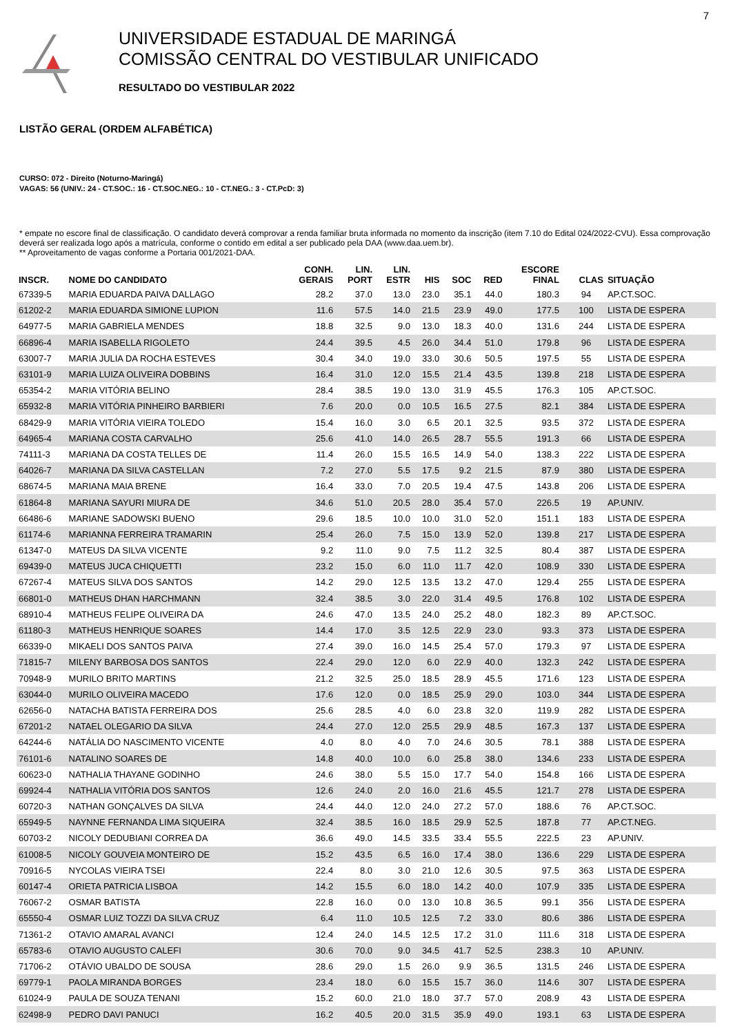7
UNIVERSIDADE ESTADUAL DE MARINGÁ
COMISSÃO CENTRAL DO VESTIBULAR UNIFICADO
RESULTADO DO VESTIBULAR 2022
LISTÃO GERAL (ORDEM ALFABÉTICA)
CURSO: 072 - Direito (Noturno-Maringá)
VAGAS: 56 (UNIV.: 24 - CT.SOC.: 16 - CT.SOC.NEG.: 10 - CT.NEG.: 3 - CT.PcD: 3)
* empate no escore final de classificação. O candidato deverá comprovar a renda familiar bruta informada no momento da inscrição (item 7.10 do Edital 024/2022-CVU). Essa comprovação deverá ser realizada logo após a matrícula, conforme o contido em edital a ser publicado pela DAA (www.daa.uem.br).
** Aproveitamento de vagas conforme a Portaria 001/2021-DAA.
| INSCR. | NOME DO CANDIDATO | CONH. GERAIS | LIN. PORT | LIN. ESTR | HIS | SOC | RED | ESCORE FINAL | | CLAS | SITUAÇÃO |
| --- | --- | --- | --- | --- | --- | --- | --- | --- | --- | --- | --- |
| 67339-5 | MARIA EDUARDA PAIVA DALLAGO | 28.2 | 37.0 | 13.0 | 23.0 | 35.1 | 44.0 | 180.3 | | 94 | AP.CT.SOC. |
| 61202-2 | MARIA EDUARDA SIMIONE LUPION | 11.6 | 57.5 | 14.0 | 21.5 | 23.9 | 49.0 | 177.5 | | 100 | LISTA DE ESPERA |
| 64977-5 | MARIA GABRIELA MENDES | 18.8 | 32.5 | 9.0 | 13.0 | 18.3 | 40.0 | 131.6 | | 244 | LISTA DE ESPERA |
| 66896-4 | MARIA ISABELLA RIGOLETO | 24.4 | 39.5 | 4.5 | 26.0 | 34.4 | 51.0 | 179.8 | | 96 | LISTA DE ESPERA |
| 63007-7 | MARIA JULIA DA ROCHA ESTEVES | 30.4 | 34.0 | 19.0 | 33.0 | 30.6 | 50.5 | 197.5 | | 55 | LISTA DE ESPERA |
| 63101-9 | MARIA LUIZA OLIVEIRA DOBBINS | 16.4 | 31.0 | 12.0 | 15.5 | 21.4 | 43.5 | 139.8 | | 218 | LISTA DE ESPERA |
| 65354-2 | MARIA VITÓRIA BELINO | 28.4 | 38.5 | 19.0 | 13.0 | 31.9 | 45.5 | 176.3 | | 105 | AP.CT.SOC. |
| 65932-8 | MARIA VITÓRIA PINHEIRO BARBIERI | 7.6 | 20.0 | 0.0 | 10.5 | 16.5 | 27.5 | 82.1 | | 384 | LISTA DE ESPERA |
| 68429-9 | MARIA VITÓRIA VIEIRA TOLEDO | 15.4 | 16.0 | 3.0 | 6.5 | 20.1 | 32.5 | 93.5 | | 372 | LISTA DE ESPERA |
| 64965-4 | MARIANA COSTA CARVALHO | 25.6 | 41.0 | 14.0 | 26.5 | 28.7 | 55.5 | 191.3 | | 66 | LISTA DE ESPERA |
| 74111-3 | MARIANA DA COSTA TELLES DE | 11.4 | 26.0 | 15.5 | 16.5 | 14.9 | 54.0 | 138.3 | | 222 | LISTA DE ESPERA |
| 64026-7 | MARIANA DA SILVA CASTELLAN | 7.2 | 27.0 | 5.5 | 17.5 | 9.2 | 21.5 | 87.9 | | 380 | LISTA DE ESPERA |
| 68674-5 | MARIANA MAIA BRENE | 16.4 | 33.0 | 7.0 | 20.5 | 19.4 | 47.5 | 143.8 | | 206 | LISTA DE ESPERA |
| 61864-8 | MARIANA SAYURI MIURA DE | 34.6 | 51.0 | 20.5 | 28.0 | 35.4 | 57.0 | 226.5 | | 19 | AP.UNIV. |
| 66486-6 | MARIANE SADOWSKI BUENO | 29.6 | 18.5 | 10.0 | 10.0 | 31.0 | 52.0 | 151.1 | | 183 | LISTA DE ESPERA |
| 61174-6 | MARIANNA FERREIRA TRAMARIN | 25.4 | 26.0 | 7.5 | 15.0 | 13.9 | 52.0 | 139.8 | | 217 | LISTA DE ESPERA |
| 61347-0 | MATEUS DA SILVA VICENTE | 9.2 | 11.0 | 9.0 | 7.5 | 11.2 | 32.5 | 80.4 | | 387 | LISTA DE ESPERA |
| 69439-0 | MATEUS JUCA CHIQUETTI | 23.2 | 15.0 | 6.0 | 11.0 | 11.7 | 42.0 | 108.9 | | 330 | LISTA DE ESPERA |
| 67267-4 | MATEUS SILVA DOS SANTOS | 14.2 | 29.0 | 12.5 | 13.5 | 13.2 | 47.0 | 129.4 | | 255 | LISTA DE ESPERA |
| 66801-0 | MATHEUS DHAN HARCHMANN | 32.4 | 38.5 | 3.0 | 22.0 | 31.4 | 49.5 | 176.8 | | 102 | LISTA DE ESPERA |
| 68910-4 | MATHEUS FELIPE OLIVEIRA DA | 24.6 | 47.0 | 13.5 | 24.0 | 25.2 | 48.0 | 182.3 | | 89 | AP.CT.SOC. |
| 61180-3 | MATHEUS HENRIQUE SOARES | 14.4 | 17.0 | 3.5 | 12.5 | 22.9 | 23.0 | 93.3 | | 373 | LISTA DE ESPERA |
| 66339-0 | MIKAELI DOS SANTOS PAIVA | 27.4 | 39.0 | 16.0 | 14.5 | 25.4 | 57.0 | 179.3 | | 97 | LISTA DE ESPERA |
| 71815-7 | MILENY BARBOSA DOS SANTOS | 22.4 | 29.0 | 12.0 | 6.0 | 22.9 | 40.0 | 132.3 | | 242 | LISTA DE ESPERA |
| 70948-9 | MURILO BRITO MARTINS | 21.2 | 32.5 | 25.0 | 18.5 | 28.9 | 45.5 | 171.6 | | 123 | LISTA DE ESPERA |
| 63044-0 | MURILO OLIVEIRA MACEDO | 17.6 | 12.0 | 0.0 | 18.5 | 25.9 | 29.0 | 103.0 | | 344 | LISTA DE ESPERA |
| 62656-0 | NATACHA BATISTA FERREIRA DOS | 25.6 | 28.5 | 4.0 | 6.0 | 23.8 | 32.0 | 119.9 | | 282 | LISTA DE ESPERA |
| 67201-2 | NATAEL OLEGARIO DA SILVA | 24.4 | 27.0 | 12.0 | 25.5 | 29.9 | 48.5 | 167.3 | | 137 | LISTA DE ESPERA |
| 64244-6 | NATÁLIA DO NASCIMENTO VICENTE | 4.0 | 8.0 | 4.0 | 7.0 | 24.6 | 30.5 | 78.1 | | 388 | LISTA DE ESPERA |
| 76101-6 | NATALINO SOARES DE | 14.8 | 40.0 | 10.0 | 6.0 | 25.8 | 38.0 | 134.6 | | 233 | LISTA DE ESPERA |
| 60623-0 | NATHALIA THAYANE GODINHO | 24.6 | 38.0 | 5.5 | 15.0 | 17.7 | 54.0 | 154.8 | | 166 | LISTA DE ESPERA |
| 69924-4 | NATHALIA VITÓRIA DOS SANTOS | 12.6 | 24.0 | 2.0 | 16.0 | 21.6 | 45.5 | 121.7 | | 278 | LISTA DE ESPERA |
| 60720-3 | NATHAN GONÇALVES DA SILVA | 24.4 | 44.0 | 12.0 | 24.0 | 27.2 | 57.0 | 188.6 | | 76 | AP.CT.SOC. |
| 65949-5 | NAYNNE FERNANDA LIMA SIQUEIRA | 32.4 | 38.5 | 16.0 | 18.5 | 29.9 | 52.5 | 187.8 | | 77 | AP.CT.NEG. |
| 60703-2 | NICOLY DEDUBIANI CORREA DA | 36.6 | 49.0 | 14.5 | 33.5 | 33.4 | 55.5 | 222.5 | | 23 | AP.UNIV. |
| 61008-5 | NICOLY GOUVEIA MONTEIRO DE | 15.2 | 43.5 | 6.5 | 16.0 | 17.4 | 38.0 | 136.6 | | 229 | LISTA DE ESPERA |
| 70916-5 | NYCOLAS VIEIRA TSEI | 22.4 | 8.0 | 3.0 | 21.0 | 12.6 | 30.5 | 97.5 | | 363 | LISTA DE ESPERA |
| 60147-4 | ORIETA PATRICIA LISBOA | 14.2 | 15.5 | 6.0 | 18.0 | 14.2 | 40.0 | 107.9 | | 335 | LISTA DE ESPERA |
| 76067-2 | OSMAR BATISTA | 22.8 | 16.0 | 0.0 | 13.0 | 10.8 | 36.5 | 99.1 | | 356 | LISTA DE ESPERA |
| 65550-4 | OSMAR LUIZ TOZZI DA SILVA CRUZ | 6.4 | 11.0 | 10.5 | 12.5 | 7.2 | 33.0 | 80.6 | | 386 | LISTA DE ESPERA |
| 71361-2 | OTAVIO AMARAL AVANCI | 12.4 | 24.0 | 14.5 | 12.5 | 17.2 | 31.0 | 111.6 | | 318 | LISTA DE ESPERA |
| 65783-6 | OTAVIO AUGUSTO CALEFI | 30.6 | 70.0 | 9.0 | 34.5 | 41.7 | 52.5 | 238.3 | | 10 | AP.UNIV. |
| 71706-2 | OTÁVIO UBALDO DE SOUSA | 28.6 | 29.0 | 1.5 | 26.0 | 9.9 | 36.5 | 131.5 | | 246 | LISTA DE ESPERA |
| 69779-1 | PAOLA MIRANDA BORGES | 23.4 | 18.0 | 6.0 | 15.5 | 15.7 | 36.0 | 114.6 | | 307 | LISTA DE ESPERA |
| 61024-9 | PAULA DE SOUZA TENANI | 15.2 | 60.0 | 21.0 | 18.0 | 37.7 | 57.0 | 208.9 | | 43 | LISTA DE ESPERA |
| 62498-9 | PEDRO DAVI PANUCI | 16.2 | 40.5 | 20.0 | 31.5 | 35.9 | 49.0 | 193.1 | | 63 | LISTA DE ESPERA |